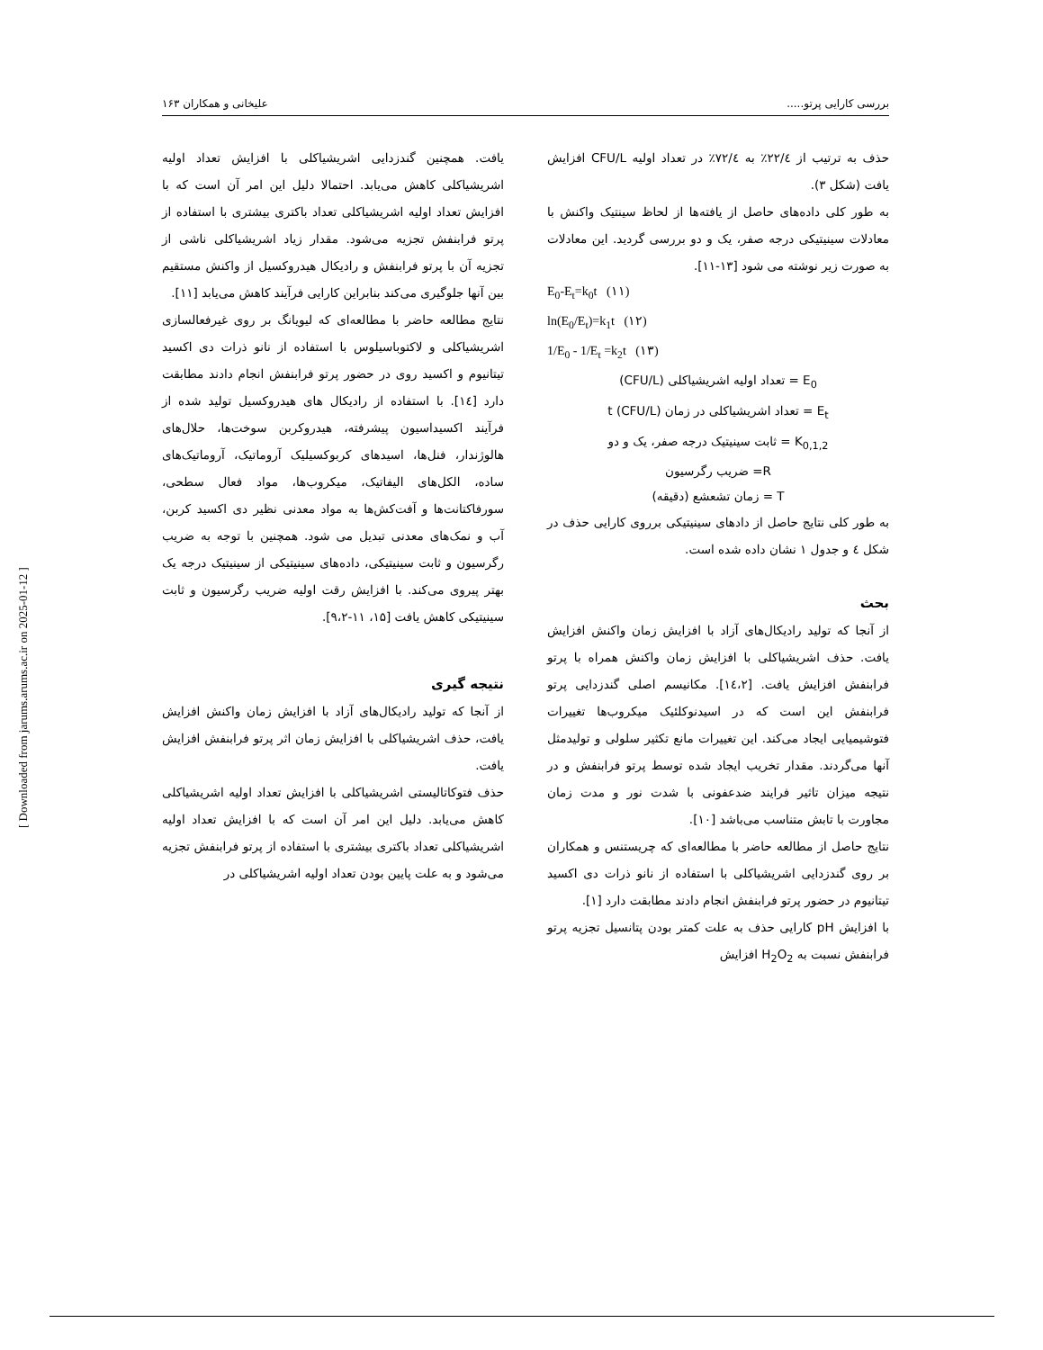بررسی کارایی پرتو..... علیخانی و همکاران ۱۶۳
حذف به ترتیب از ۲۲/٤٪ به ۷۲/٤٪ در تعداد اولیه CFU/L افزایش یافت (شکل ۳).
به طور کلی داده‌های حاصل از یافته‌ها از لحاظ سینتیک واکنش با معادلات سینیتیکی درجه صفر، یک و دو بررسی گردید. این معادلات به صورت زیر نوشته می شود [۱۳-۱۱].
E<sub>0</sub>-E<sub>t</sub>=k<sub>0</sub>t (۱۱)
ln(E<sub>0</sub>/E<sub>t</sub>)=k<sub>1</sub>t (۱۲)
1/E<sub>0</sub> - 1/E<sub>t</sub> =k<sub>2</sub>t (۱۳)
E<sub>0</sub> = تعداد اولیه اشریشیاکلی (CFU/L)
E<sub>t</sub> = تعداد اشریشیاکلی در زمان t (CFU/L)
K<sub>0,1,2</sub> = ثابت سینیتیک درجه صفر، یک و دو
R= ضریب رگرسیون
T = زمان تشعشع (دقیقه)
به طور کلی نتایج حاصل از دادهای سینیتیکی برروی کارایی حذف در شکل ٤ و جدول ۱ نشان داده شده است.
بحث
از آنجا که تولید رادیکال‌های آزاد با افزایش زمان واکنش افزایش یافت. حذف اشریشیاکلی با افزایش زمان واکنش همراه با پرتو فرابنفش افزایش یافت. [۱٤،۲]. مکانیسم اصلی گندزدایی پرتو فرابنفش این است که در اسیدنوکلئیک میکروب‌ها تغییرات فتوشیمیایی ایجاد می‌کند. این تغییرات مانع تکثیر سلولی و تولیدمثل آنها می‌گردند. مقدار تخریب ایجاد شده توسط پرتو فرابنفش و در نتیجه میزان تاثیر فرایند ضدعفونی با شدت نور و مدت زمان مجاورت با تابش متناسب می‌باشد [۱۰].
نتایج حاصل از مطالعه حاضر با مطالعه‌ای که چریستنس و همکاران بر روی گندزدایی اشریشیاکلی با استفاده از نانو ذرات دی اکسید تیتانیوم در حضور پرتو فرابنفش انجام دادند مطابقت دارد [۱].
با افزایش pH کارایی حذف به علت کمتر بودن پتانسیل تجزیه پرتو فرابنفش نسبت به H<sub>2</sub>O<sub>2</sub> افزایش
یافت. همچنین گندزدایی اشریشیاکلی با افزایش تعداد اولیه اشریشیاکلی کاهش می‌یابد. احتمالا دلیل این امر آن است که با افزایش تعداد اولیه اشریشیاکلی تعداد باکتری بیشتری با استفاده از پرتو فرابنفش تجزیه می‌شود. مقدار زیاد اشریشیاکلی ناشی از تجزیه آن با پرتو فرابنفش و رادیکال هیدروکسیل از واکنش مستقیم بین آنها جلوگیری می‌کند بنابراین کارایی فرآیند کاهش می‌یابد [۱۱].
نتایج مطالعه حاضر با مطالعه‌ای که لیویانگ بر روی غیرفعالسازی اشریشیاکلی و لاکتوباسیلوس با استفاده از نانو ذرات دی اکسید تیتانیوم و اکسید روی در حضور پرتو فرابنفش انجام دادند مطابقت دارد [۱٤]. با استفاده از رادیکال های هیدروکسیل تولید شده از فرآیند اکسیداسیون پیشرفته، هیدروکربن سوخت‌ها، حلال‌های هالوژندار، فنل‌ها، اسیدهای کربوکسیلیک آروماتیک، آروماتیک‌های ساده، الکل‌های الیفاتیک، میکروب‌ها، مواد فعال سطحی، سورفاکتانت‌ها و آفت‌کش‌ها به مواد معدنی نظیر دی اکسید کربن، آب و نمک‌های معدنی تبدیل می شود. همچنین با توجه به ضریب رگرسیون و ثابت سینیتیکی، داده‌های سینیتیکی از سینیتیک درجه یک بهتر پیروی می‌کند. با افزایش رقت اولیه ضریب رگرسیون و ثابت سینیتیکی کاهش یافت [۱۵، ۱۱-۹،۲].
نتیجه گیری
از آنجا که تولید رادیکال‌های آزاد با افزایش زمان واکنش افزایش یافت، حذف اشریشیاکلی با افزایش زمان اثر پرتو فرابنفش افزایش یافت.
حذف فتوکاتالیستی اشریشیاکلی با افزایش تعداد اولیه اشریشیاکلی کاهش می‌یابد. دلیل این امر آن است که با افزایش تعداد اولیه اشریشیاکلی تعداد باکتری بیشتری با استفاده از پرتو فرابنفش تجزیه می‌شود و به علت پایین بودن تعداد اولیه اشریشیاکلی در
[ Downloaded from jarums.arums.ac.ir on 2025-01-12 ]